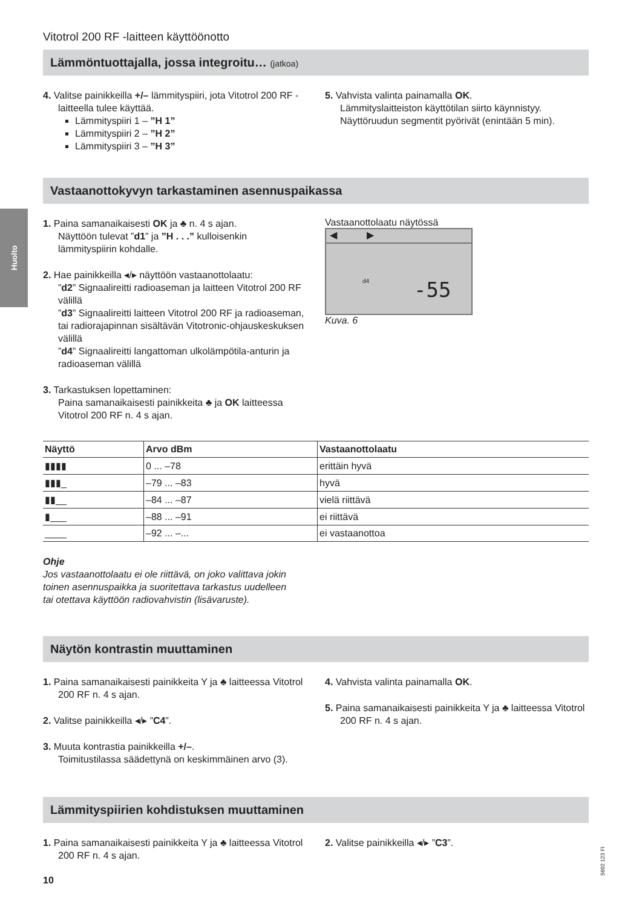Huolto
Vitotrol 200 RF -laitteen käyttöönotto
Lämmöntuottajalla, jossa integroitu… (jatkoa)
4. Valitse painikkeilla +/– lämmityspiiri, jota Vitotrol 200 RF -laitteella tulee käyttää.
Lämmityspiiri 1 – ”H 1”
Lämmityspiiri 2 – ”H 2”
Lämmityspiiri 3 – ”H 3”
5. Vahvista valinta painamalla OK.
Lämmityslaitteiston käyttötilan siirto käynnistyy. Näyttöruudun segmentit pyörivät (enintään 5 min).
Vastaanottokyvyn tarkastaminen asennuspaikassa
1. Paina samanaikaisesti OK ja ♣ n. 4 s ajan.
Näyttöön tulevat ”d1” ja ”H . . .” kulloisenkin lämmityspiirin kohdalle.
2. Hae painikkeilla ◂/▸ näyttöön vastaanottolaatu:
”d2” Signaalireitti radioaseman ja laitteen Vitotrol 200 RF välillä
”d3” Signaalireitti laitteen Vitotrol 200 RF ja radioaseman, tai radiorajapinnan sisältävän Vitotronic-ohjauskeskuksen välillä
”d4” Signaalireitti langattoman ulkolämpötila-anturin ja radioaseman välillä
3. Tarkastuksen lopettaminen:
Paina samanaikaisesti painikkeita ♣ ja OK laitteessa Vitotrol 200 RF n. 4 s ajan.
Vastaanottolaatu näytössä
◀ ▶
d4 -55
Kuva. 6
| Näyttö | Arvo dBm | Vastaanottolaatu |
| --- | --- | --- |
| ▮▮▮▮ | 0 ... –78 | erittäin hyvä |
| ▮▮▮_ | –79 ... –83 | hyvä |
| ▮▮__ | –84 ... –87 | vielä riittävä |
| ▮___ | –88 ... –91 | ei riittävä |
| ____ | –92 ... –... | ei vastaanottoa |
Ohje
Jos vastaanottolaatu ei ole riittävä, on joko valittava jokin toinen asennuspaikka ja suoritettava tarkastus uudelleen tai otettava käyttöön radiovahvistin (lisävaruste).
Näytön kontrastin muuttaminen
1. Paina samanaikaisesti painikkeita Y ja ♣ laitteessa Vitotrol 200 RF n. 4 s ajan.
2. Valitse painikkeilla ◂/▸ ”C4”.
3. Muuta kontrastia painikkeilla +/–.
Toimitustilassa säädettynä on keskimmäinen arvo (3).
4. Vahvista valinta painamalla OK.
5. Paina samanaikaisesti painikkeita Y ja ♣ laitteessa Vitotrol 200 RF n. 4 s ajan.
Lämmityspiirien kohdistuksen muuttaminen
1. Paina samanaikaisesti painikkeita Y ja ♣ laitteessa Vitotrol 200 RF n. 4 s ajan.
2. Valitse painikkeilla ◂/▸ ”C3”.
10
5602 123 FI